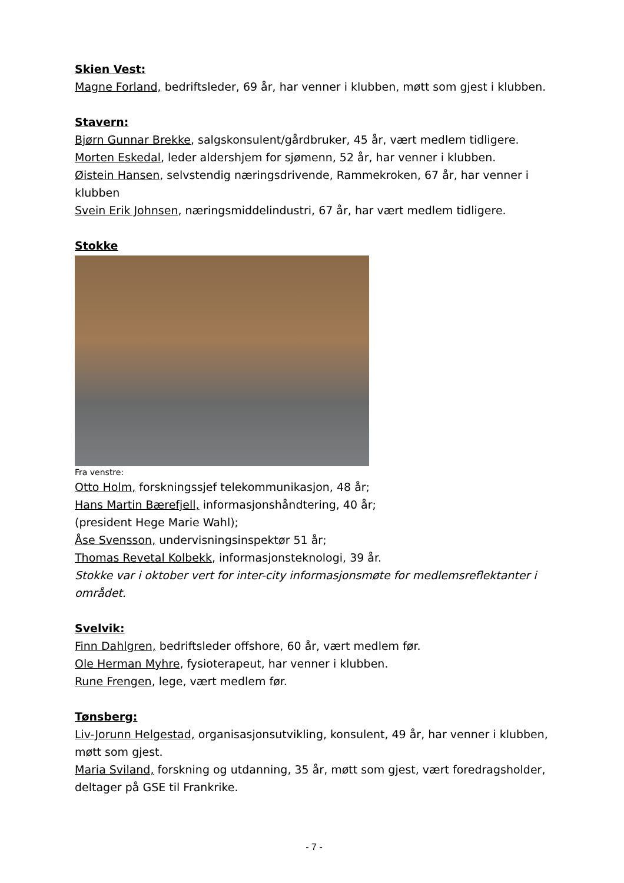Skien Vest:
Magne Forland, bedriftsleder, 69 år, har venner i klubben, møtt som gjest i klubben.
Stavern:
Bjørn Gunnar Brekke, salgskonsulent/gårdbruker, 45 år, vært medlem tidligere.
Morten Eskedal, leder aldershjem for sjømenn, 52 år, har venner i klubben.
Øistein Hansen, selvstendig næringsdrivende, Rammekroken, 67 år, har venner i klubben
Svein Erik Johnsen, næringsmiddelindustri, 67 år, har vært medlem tidligere.
Stokke
Fra venstre:
Otto Holm, forskningssjef telekommunikasjon, 48 år;
Hans Martin Bærefjell, informasjonshåndtering, 40 år;
(president Hege Marie Wahl);
Åse Svensson, undervisningsinspektør 51 år;
Thomas Revetal Kolbekk, informasjonsteknologi, 39 år.
Stokke var i oktober vert for inter-city informasjonsmøte for medlemsreflektanter i området.
Svelvik:
Finn Dahlgren, bedriftsleder offshore, 60 år, vært medlem før.
Ole Herman Myhre, fysioterapeut, har venner i klubben.
Rune Frengen, lege, vært medlem før.
Tønsberg:
Liv-Jorunn Helgestad, organisasjonsutvikling, konsulent, 49 år, har venner i klubben, møtt som gjest.
Maria Sviland, forskning og utdanning, 35 år, møtt som gjest, vært foredragsholder, deltager på GSE til Frankrike.
- 7 -